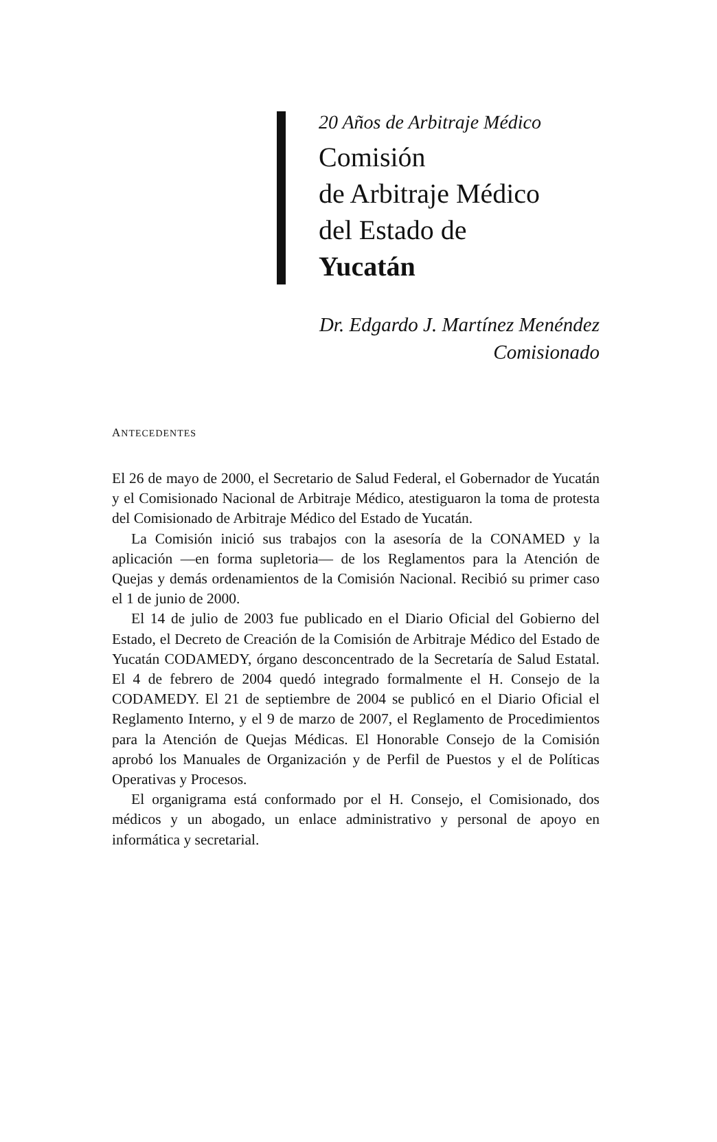20 Años de Arbitraje Médico
Comisión
de Arbitraje Médico
del Estado de
Yucatán
Dr. Edgardo J. Martínez Menéndez
Comisionado
ANTECEDENTES
El 26 de mayo de 2000, el Secretario de Salud Federal, el Gobernador de Yucatán y el Comisionado Nacional de Arbitraje Médico, atestiguaron la toma de protesta del Comisionado de Arbitraje Médico del Estado de Yucatán.
La Comisión inició sus trabajos con la asesoría de la CONAMED y la aplicación —en forma supletoria— de los Reglamentos para la Atención de Quejas y demás ordenamientos de la Comisión Nacional. Recibió su primer caso el 1 de junio de 2000.
El 14 de julio de 2003 fue publicado en el Diario Oficial del Gobierno del Estado, el Decreto de Creación de la Comisión de Arbitraje Médico del Estado de Yucatán CODAMEDY, órgano desconcentrado de la Secretaría de Salud Estatal. El 4 de febrero de 2004 quedó integrado formalmente el H. Consejo de la CODAMEDY. El 21 de septiembre de 2004 se publicó en el Diario Oficial el Reglamento Interno, y el 9 de marzo de 2007, el Reglamento de Procedimientos para la Atención de Quejas Médicas. El Honorable Consejo de la Comisión aprobó los Manuales de Organización y de Perfil de Puestos y el de Políticas Operativas y Procesos.
El organigrama está conformado por el H. Consejo, el Comisionado, dos médicos y un abogado, un enlace administrativo y personal de apoyo en informática y secretarial.